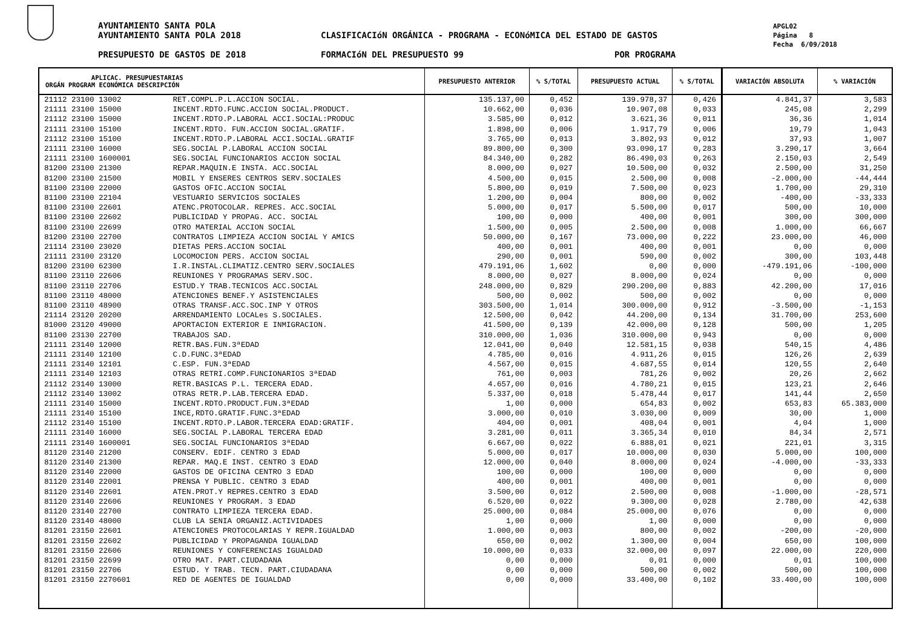AYUNTAMIENTO SANTA POLA
AYUNTAMIENTO SANTA POLA 2018
CLASIFICACIóN ORGÁNICA - PROGRAMA - ECONóMICA DEL ESTADO DE GASTOS
APGL02
Página 8
Fecha 6/09/2018
PRESUPUESTO DE GASTOS DE 2018 FORMACIóN DEL PRESUPUESTO 99 POR PROGRAMA
| APLICAC. PRESUPUESTARIAS ORGÁN PROGRAM ECONÓMICA DESCRIPCIÓN | | PRESUPUESTO ANTERIOR | % S/TOTAL | PRESUPUESTO ACTUAL | % S/TOTAL | VARIACIÓN ABSOLUTA | % VARIACIÓN |
| --- | --- | --- | --- | --- | --- | --- | --- |
| 21112 23100 13002 | RET.COMPL.P.L.ACCION SOCIAL. | 135.137,00 | 0,452 | 139.978,37 | 0,426 | 4.841,37 | 3,583 |
| 21111 23100 15000 | INCENT.RDTO.FUNC.ACCION SOCIAL.PRODUCT. | 10.662,00 | 0,036 | 10.907,08 | 0,033 | 245,08 | 2,299 |
| 21112 23100 15000 | INCENT.RDTO.P.LABORAL ACCI.SOCIAL:PRODUC | 3.585,00 | 0,012 | 3.621,36 | 0,011 | 36,36 | 1,014 |
| 21111 23100 15100 | INCENT.RDTO. FUN.ACCION SOCIAL.GRATIF. | 1.898,00 | 0,006 | 1.917,79 | 0,006 | 19,79 | 1,043 |
| 21112 23100 15100 | INCENT.RDTO.P.LABORAL ACCI.SOCIAL.GRATIF | 3.765,00 | 0,013 | 3.802,93 | 0,012 | 37,93 | 1,007 |
| 21111 23100 16000 | SEG.SOCIAL P.LABORAL ACCION SOCIAL | 89.800,00 | 0,300 | 93.090,17 | 0,283 | 3.290,17 | 3,664 |
| 21111 23100 1600001 | SEG.SOCIAL FUNCIONARIOS ACCION SOCIAL | 84.340,00 | 0,282 | 86.490,03 | 0,263 | 2.150,03 | 2,549 |
| 81200 23100 21300 | REPAR.MAQUIN.E INSTA. ACC.SOCIAL | 8.000,00 | 0,027 | 10.500,00 | 0,032 | 2.500,00 | 31,250 |
| 81200 23100 21500 | MOBIL Y ENSERES CENTROS SERV.SOCIALES | 4.500,00 | 0,015 | 2.500,00 | 0,008 | -2.000,00 | -44,444 |
| 81100 23100 22000 | GASTOS OFIC.ACCION SOCIAL | 5.800,00 | 0,019 | 7.500,00 | 0,023 | 1.700,00 | 29,310 |
| 81100 23100 22104 | VESTUARIO SERVICIOS SOCIALES | 1.200,00 | 0,004 | 800,00 | 0,002 | -400,00 | -33,333 |
| 81100 23100 22601 | ATENC.PROTOCOLAR. REPRES. ACC.SOCIAL | 5.000,00 | 0,017 | 5.500,00 | 0,017 | 500,00 | 10,000 |
| 81100 23100 22602 | PUBLICIDAD Y PROPAG. ACC. SOCIAL | 100,00 | 0,000 | 400,00 | 0,001 | 300,00 | 300,000 |
| 81100 23100 22699 | OTRO MATERIAL ACCION SOCIAL | 1.500,00 | 0,005 | 2.500,00 | 0,008 | 1.000,00 | 66,667 |
| 81200 23100 22700 | CONTRATOS LIMPIEZA ACCION SOCIAL Y AMICS | 50.000,00 | 0,167 | 73.000,00 | 0,222 | 23.000,00 | 46,000 |
| 21114 23100 23020 | DIETAS PERS.ACCION SOCIAL | 400,00 | 0,001 | 400,00 | 0,001 | 0,00 | 0,000 |
| 21111 23100 23120 | LOCOMOCION PERS. ACCION SOCIAL | 290,00 | 0,001 | 590,00 | 0,002 | 300,00 | 103,448 |
| 81200 23100 62300 | I.R.INSTAL.CLIMATIZ.CENTRO SERV.SOCIALES | 479.191,06 | 1,602 | 0,00 | 0,000 | -479.191,06 | -100,000 |
| 81100 23110 22606 | REUNIONES Y PROGRAMAS SERV.SOC. | 8.000,00 | 0,027 | 8.000,00 | 0,024 | 0,00 | 0,000 |
| 81100 23110 22706 | ESTUD.Y TRAB.TECNICOS ACC.SOCIAL | 248.000,00 | 0,829 | 290.200,00 | 0,883 | 42.200,00 | 17,016 |
| 81100 23110 48000 | ATENCIONES BENEF.Y ASISTENCIALES | 500,00 | 0,002 | 500,00 | 0,002 | 0,00 | 0,000 |
| 81100 23110 48900 | OTRAS TRANSF.ACC.SOC.INP Y OTROS | 303.500,00 | 1,014 | 300.000,00 | 0,912 | -3.500,00 | -1,153 |
| 21114 23120 20200 | ARRENDAMIENTO LOCALes S.SOCIALES. | 12.500,00 | 0,042 | 44.200,00 | 0,134 | 31.700,00 | 253,600 |
| 81000 23120 49000 | APORTACION EXTERIOR E INMIGRACION. | 41.500,00 | 0,139 | 42.000,00 | 0,128 | 500,00 | 1,205 |
| 81100 23130 22700 | TRABAJOS SAD. | 310.000,00 | 1,036 | 310.000,00 | 0,943 | 0,00 | 0,000 |
| 21111 23140 12000 | RETR.BAS.FUN.3ªEDAD | 12.041,00 | 0,040 | 12.581,15 | 0,038 | 540,15 | 4,486 |
| 21111 23140 12100 | C.D.FUNC.3ªEDAD | 4.785,00 | 0,016 | 4.911,26 | 0,015 | 126,26 | 2,639 |
| 21111 23140 12101 | C.ESP. FUN.3ªEDAD | 4.567,00 | 0,015 | 4.687,55 | 0,014 | 120,55 | 2,640 |
| 21111 23140 12103 | OTRAS RETRI.COMP.FUNCIONARIOS 3ªEDAD | 761,00 | 0,003 | 781,26 | 0,002 | 20,26 | 2,662 |
| 21112 23140 13000 | RETR.BASICAS P.L. TERCERA EDAD. | 4.657,00 | 0,016 | 4.780,21 | 0,015 | 123,21 | 2,646 |
| 21112 23140 13002 | OTRAS RETR.P.LAB.TERCERA EDAD. | 5.337,00 | 0,018 | 5.478,44 | 0,017 | 141,44 | 2,650 |
| 21111 23140 15000 | INCENT.RDTO.PRODUCT.FUN.3ªEDAD | 1,00 | 0,000 | 654,83 | 0,002 | 653,83 | 65.383,000 |
| 21111 23140 15100 | INCE,RDTO.GRATIF.FUNC.3ªEDAD | 3.000,00 | 0,010 | 3.030,00 | 0,009 | 30,00 | 1,000 |
| 21112 23140 15100 | INCENT.RDTO.P.LABOR.TERCERA EDAD:GRATIF. | 404,00 | 0,001 | 408,04 | 0,001 | 4,04 | 1,000 |
| 21111 23140 16000 | SEG.SOCIAL P.LABORAL TERCERA EDAD | 3.281,00 | 0,011 | 3.365,34 | 0,010 | 84,34 | 2,571 |
| 21111 23140 1600001 | SEG.SOCIAL FUNCIONARIOS 3ªEDAD | 6.667,00 | 0,022 | 6.888,01 | 0,021 | 221,01 | 3,315 |
| 81120 23140 21200 | CONSERV. EDIF. CENTRO 3 EDAD | 5.000,00 | 0,017 | 10.000,00 | 0,030 | 5.000,00 | 100,000 |
| 81120 23140 21300 | REPAR. MAQ.E INST. CENTRO 3 EDAD | 12.000,00 | 0,040 | 8.000,00 | 0,024 | -4.000,00 | -33,333 |
| 81120 23140 22000 | GASTOS DE OFICINA CENTRO 3 EDAD | 100,00 | 0,000 | 100,00 | 0,000 | 0,00 | 0,000 |
| 81120 23140 22001 | PRENSA Y PUBLIC. CENTRO 3 EDAD | 400,00 | 0,001 | 400,00 | 0,001 | 0,00 | 0,000 |
| 81120 23140 22601 | ATEN.PROT.Y REPRES.CENTRO 3 EDAD | 3.500,00 | 0,012 | 2.500,00 | 0,008 | -1.000,00 | -28,571 |
| 81120 23140 22606 | REUNIONES Y PROGRAM. 3 EDAD | 6.520,00 | 0,022 | 9.300,00 | 0,028 | 2.780,00 | 42,638 |
| 81120 23140 22700 | CONTRATO LIMPIEZA TERCERA EDAD. | 25.000,00 | 0,084 | 25.000,00 | 0,076 | 0,00 | 0,000 |
| 81120 23140 48000 | CLUB LA SENIA ORGANIZ.ACTIVIDADES | 1,00 | 0,000 | 1,00 | 0,000 | 0,00 | 0,000 |
| 81201 23150 22601 | ATENCIONES PROTOCOLARIAS Y REPR.IGUALDAD | 1.000,00 | 0,003 | 800,00 | 0,002 | -200,00 | -20,000 |
| 81201 23150 22602 | PUBLICIDAD Y PROPAGANDA IGUALDAD | 650,00 | 0,002 | 1.300,00 | 0,004 | 650,00 | 100,000 |
| 81201 23150 22606 | REUNIONES Y CONFERENCIAS IGUALDAD | 10.000,00 | 0,033 | 32.000,00 | 0,097 | 22.000,00 | 220,000 |
| 81201 23150 22699 | OTRO MAT. PART.CIUDADANA | 0,00 | 0,000 | 0,01 | 0,000 | 0,01 | 100,000 |
| 81201 23150 22706 | ESTUD. Y TRAB. TECN. PART.CIUDADANA | 0,00 | 0,000 | 500,00 | 0,002 | 500,00 | 100,000 |
| 81201 23150 2270601 | RED DE AGENTES DE IGUALDAD | 0,00 | 0,000 | 33.400,00 | 0,102 | 33.400,00 | 100,000 |